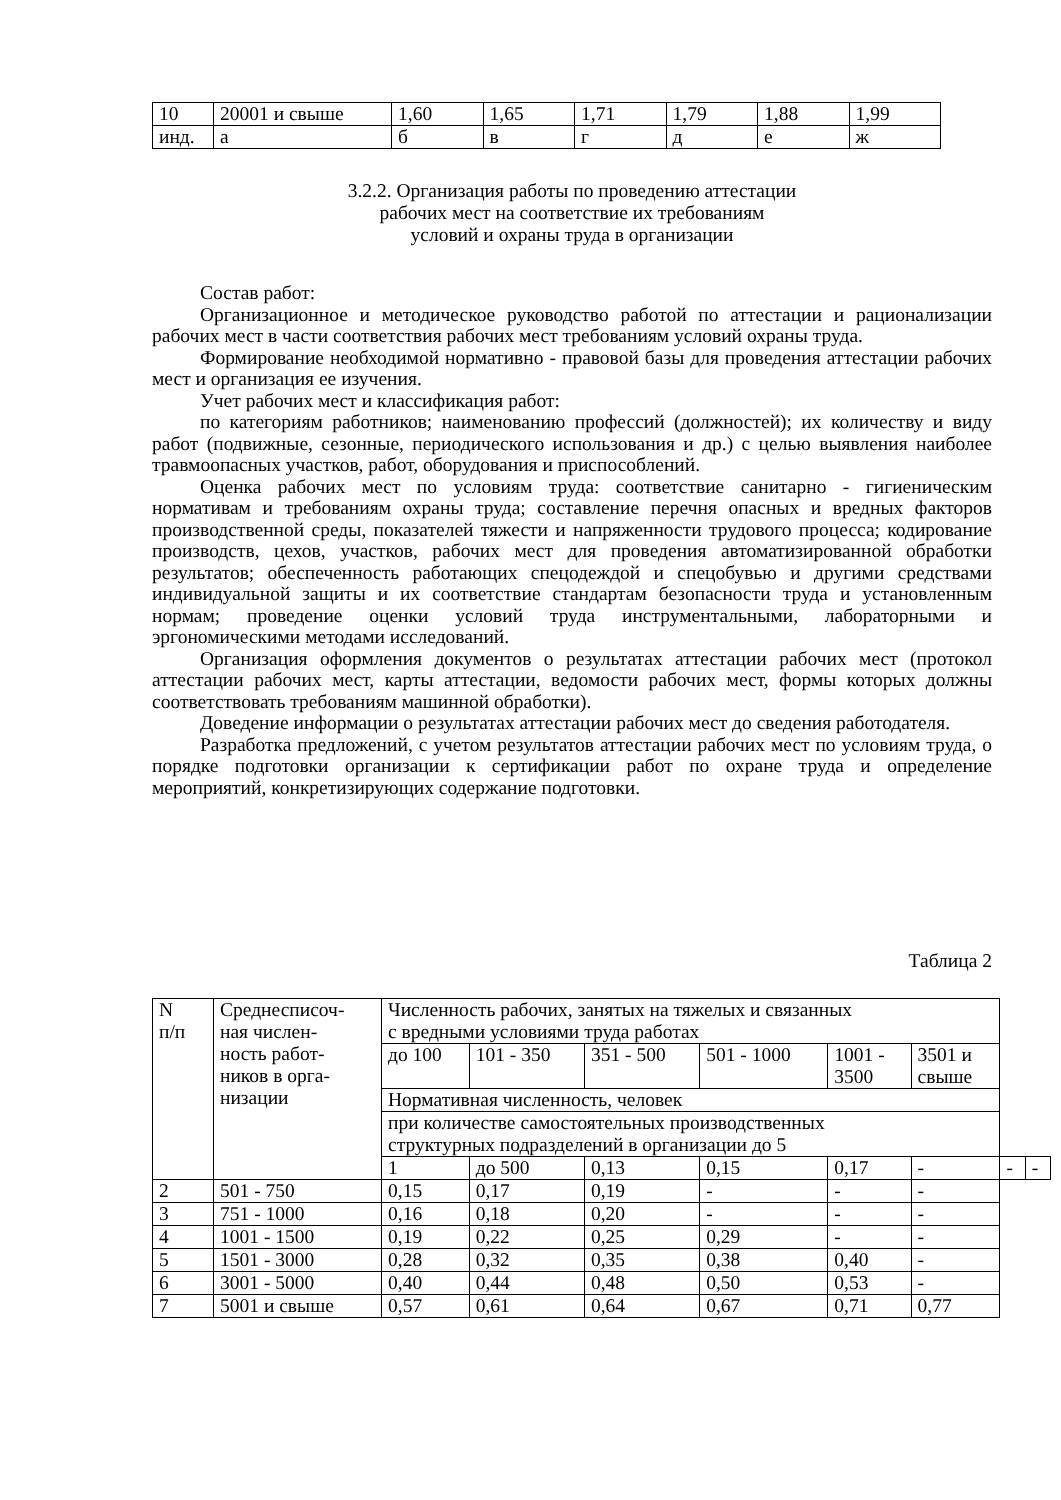| 10 | 20001 и свыше | 1,60 | 1,65 | 1,71 | 1,79 | 1,88 | 1,99 |
| инд. | а | б | в | г | д | е | ж |
3.2.2. Организация работы по проведению аттестации
рабочих мест на соответствие их требованиям
условий и охраны труда в организации
Состав работ:
Организационное и методическое руководство работой по аттестации и рационализации рабочих мест в части соответствия рабочих мест требованиям условий охраны труда.
Формирование необходимой нормативно - правовой базы для проведения аттестации рабочих мест и организация ее изучения.
Учет рабочих мест и классификация работ:
по категориям работников; наименованию профессий (должностей); их количеству и виду работ (подвижные, сезонные, периодического использования и др.) с целью выявления наиболее травмоопасных участков, работ, оборудования и приспособлений.
Оценка рабочих мест по условиям труда: соответствие санитарно - гигиеническим нормативам и требованиям охраны труда; составление перечня опасных и вредных факторов производственной среды, показателей тяжести и напряженности трудового процесса; кодирование производств, цехов, участков, рабочих мест для проведения автоматизированной обработки результатов; обеспеченность работающих спецодеждой и спецобувью и другими средствами индивидуальной защиты и их соответствие стандартам безопасности труда и установленным нормам; проведение оценки условий труда инструментальными, лабораторными и эргономическими методами исследований.
Организация оформления документов о результатах аттестации рабочих мест (протокол аттестации рабочих мест, карты аттестации, ведомости рабочих мест, формы которых должны соответствовать требованиям машинной обработки).
Доведение информации о результатах аттестации рабочих мест до сведения работодателя.
Разработка предложений, с учетом результатов аттестации рабочих мест по условиям труда, о порядке подготовки организации к сертификации работ по охране труда и определение мероприятий, конкретизирующих содержание подготовки.
Таблица 2
| N п/п | Среднесписоч- ная числен- ность работ- ников в орга- низации | Численность рабочих, занятых на тяжелых и связанных с вредными условиями труда работах | | | | | | | |
| | | до 100 | 101 - 350 | 351 - 500 | 501 - 1000 | 1001 - 3500 | 3501 и свыше | | |
| | | Нормативная численность, человек | | | | | | | |
| | | при количестве самостоятельных производственных структурных подразделений в организации до 5 | | | | | | | |
| | | 1 | до 500 | 0,13 | 0,15 | 0,17 | - | - | - |
| 2 | 501 - 750 | 0,15 | 0,17 | 0,19 | - | - | - | | |
| 3 | 751 - 1000 | 0,16 | 0,18 | 0,20 | - | - | - | | |
| 4 | 1001 - 1500 | 0,19 | 0,22 | 0,25 | 0,29 | - | - | | |
| 5 | 1501 - 3000 | 0,28 | 0,32 | 0,35 | 0,38 | 0,40 | - | | |
| 6 | 3001 - 5000 | 0,40 | 0,44 | 0,48 | 0,50 | 0,53 | - | | |
| 7 | 5001 и свыше | 0,57 | 0,61 | 0,64 | 0,67 | 0,71 | 0,77 | | |